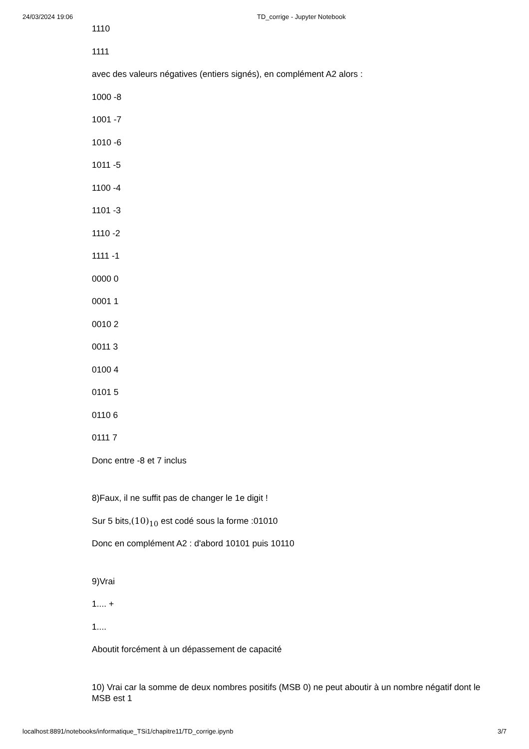24/03/2024 19:06 TD_corrige - Jupyter Notebook
1110
1111
avec des valeurs négatives (entiers signés), en complément A2 alors :
1000 -8
1001 -7
1010 -6
1011 -5
1100 -4
1101 -3
1110 -2
1111 -1
0000 0
0001 1
0010 2
0011 3
0100 4
0101 5
0110 6
0111 7
Donc entre -8 et 7 inclus
8)Faux, il ne suffit pas de changer le 1e digit !
Sur 5 bits,(10)<sub>10</sub> est codé sous la forme :01010
Donc en complément A2 : d'abord 10101 puis 10110
9)Vrai
1.... +
1....
Aboutit forcément à un dépassement de capacité
10) Vrai car la somme de deux nombres positifs (MSB 0) ne peut aboutir à un nombre négatif dont le MSB est 1
localhost:8891/notebooks/informatique_TSi1/chapitre11/TD_corrige.ipynb 3/7